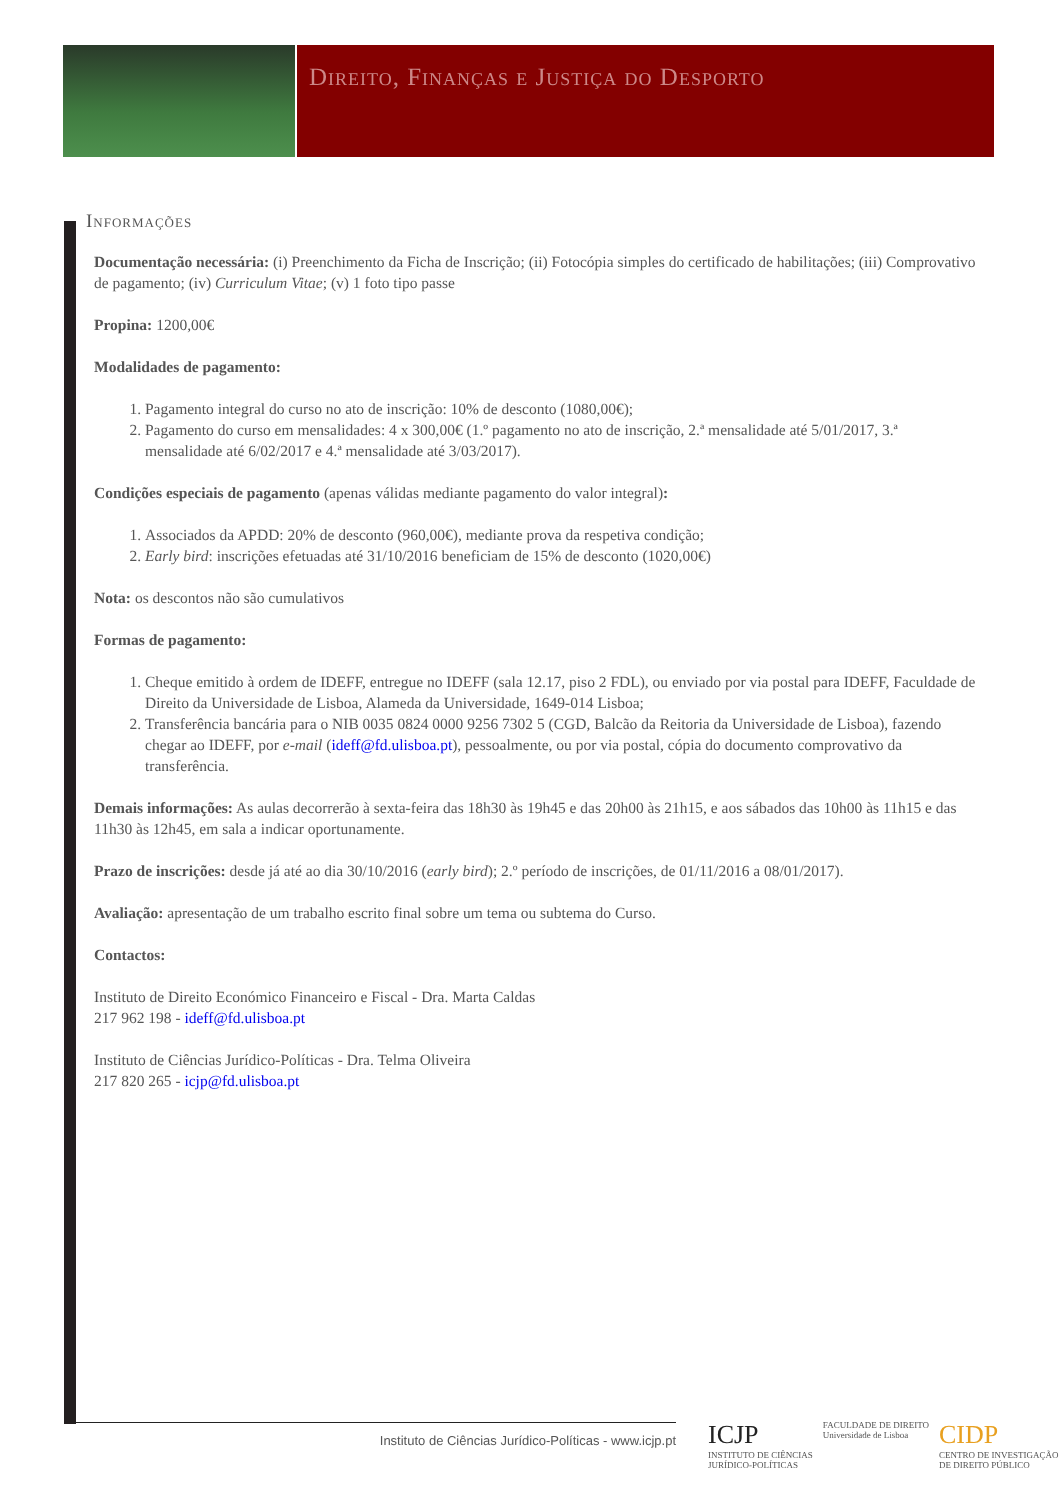Direito, Finanças e Justiça do Desporto
Informações
Documentação necessária: (i) Preenchimento da Ficha de Inscrição; (ii) Fotocópia simples do certificado de habilitações; (iii) Comprovativo de pagamento; (iv) Curriculum Vitae; (v) 1 foto tipo passe
Propina: 1200,00€
Modalidades de pagamento:
1. Pagamento integral do curso no ato de inscrição: 10% de desconto (1080,00€);
2. Pagamento do curso em mensalidades: 4 x 300,00€ (1.º pagamento no ato de inscrição, 2.ª mensalidade até 5/01/2017, 3.ª mensalidade até 6/02/2017 e 4.ª mensalidade até 3/03/2017).
Condições especiais de pagamento (apenas válidas mediante pagamento do valor integral):
1. Associados da APDD: 20% de desconto (960,00€), mediante prova da respetiva condição;
2. Early bird: inscrições efetuadas até 31/10/2016 beneficiam de 15% de desconto (1020,00€)
Nota: os descontos não são cumulativos
Formas de pagamento:
1. Cheque emitido à ordem de IDEFF, entregue no IDEFF (sala 12.17, piso 2 FDL), ou enviado por via postal para IDEFF, Faculdade de Direito da Universidade de Lisboa, Alameda da Universidade, 1649-014 Lisboa;
2. Transferência bancária para o NIB 0035 0824 0000 9256 7302 5 (CGD, Balcão da Reitoria da Universidade de Lisboa), fazendo chegar ao IDEFF, por e-mail (ideff@fd.ulisboa.pt), pessoalmente, ou por via postal, cópia do documento comprovativo da transferência.
Demais informações: As aulas decorrerão à sexta-feira das 18h30 às 19h45 e das 20h00 às 21h15, e aos sábados das 10h00 às 11h15 e das 11h30 às 12h45, em sala a indicar oportunamente.
Prazo de inscrições: desde já até ao dia 30/10/2016 (early bird); 2.º período de inscrições, de 01/11/2016 a 08/01/2017).
Avaliação: apresentação de um trabalho escrito final sobre um tema ou subtema do Curso.
Contactos:
Instituto de Direito Económico Financeiro e Fiscal - Dra. Marta Caldas
217 962 198 - ideff@fd.ulisboa.pt
Instituto de Ciências Jurídico-Políticas - Dra. Telma Oliveira
217 820 265 - icjp@fd.ulisboa.pt
Instituto de Ciências Jurídico-Políticas - www.icjp.pt
ICJP
INSTITUTO DE CIÊNCIAS
JURÍDICO-POLÍTICAS
FACULDADE DE DIREITO
Universidade de Lisboa
CIDP
CENTRO DE INVESTIGAÇÃO
DE DIREITO PÚBLICO